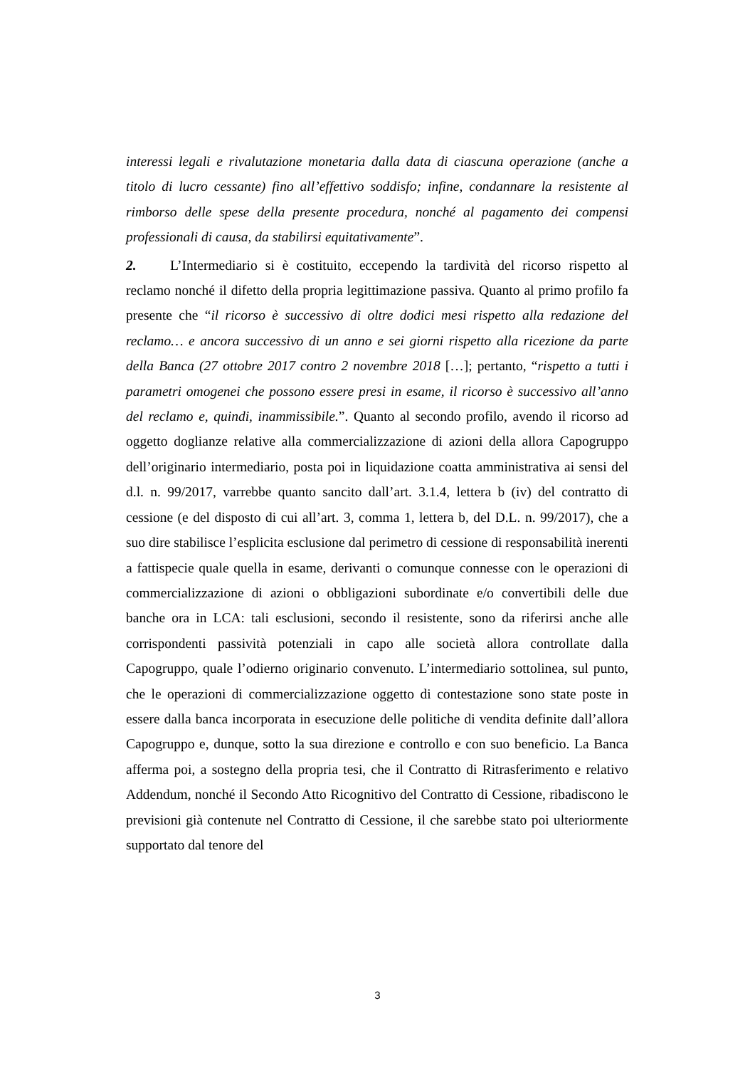interessi legali e rivalutazione monetaria dalla data di ciascuna operazione (anche a titolo di lucro cessante) fino all’effettivo soddisfo; infine, condannare la resistente al rimborso delle spese della presente procedura, nonché al pagamento dei compensi professionali di causa, da stabilirsi equitativamente”.
2. L’Intermediario si è costituito, eccependo la tardività del ricorso rispetto al reclamo nonché il difetto della propria legittimazione passiva. Quanto al primo profilo fa presente che “il ricorso è successivo di oltre dodici mesi rispetto alla redazione del reclamo… e ancora successivo di un anno e sei giorni rispetto alla ricezione da parte della Banca (27 ottobre 2017 contro 2 novembre 2018 […]; pertanto, “rispetto a tutti i parametri omogenei che possono essere presi in esame, il ricorso è successivo all’anno del reclamo e, quindi, inammissibile.”. Quanto al secondo profilo, avendo il ricorso ad oggetto doglianze relative alla commercializzazione di azioni della allora Capogruppo dell’originario intermediario, posta poi in liquidazione coatta amministrativa ai sensi del d.l. n. 99/2017, varrebbe quanto sancito dall’art. 3.1.4, lettera b (iv) del contratto di cessione (e del disposto di cui all’art. 3, comma 1, lettera b, del D.L. n. 99/2017), che a suo dire stabilisce l’esplicita esclusione dal perimetro di cessione di responsabilità inerenti a fattispecie quale quella in esame, derivanti o comunque connesse con le operazioni di commercializzazione di azioni o obbligazioni subordinate e/o convertibili delle due banche ora in LCA: tali esclusioni, secondo il resistente, sono da riferirsi anche alle corrispondenti passività potenziali in capo alle società allora controllate dalla Capogruppo, quale l’odierno originario convenuto. L’intermediario sottolinea, sul punto, che le operazioni di commercializzazione oggetto di contestazione sono state poste in essere dalla banca incorporata in esecuzione delle politiche di vendita definite dall’allora Capogruppo e, dunque, sotto la sua direzione e controllo e con suo beneficio. La Banca afferma poi, a sostegno della propria tesi, che il Contratto di Ritrasferimento e relativo Addendum, nonché il Secondo Atto Ricognitivo del Contratto di Cessione, ribadiscono le previsioni già contenute nel Contratto di Cessione, il che sarebbe stato poi ulteriormente supportato dal tenore del
3